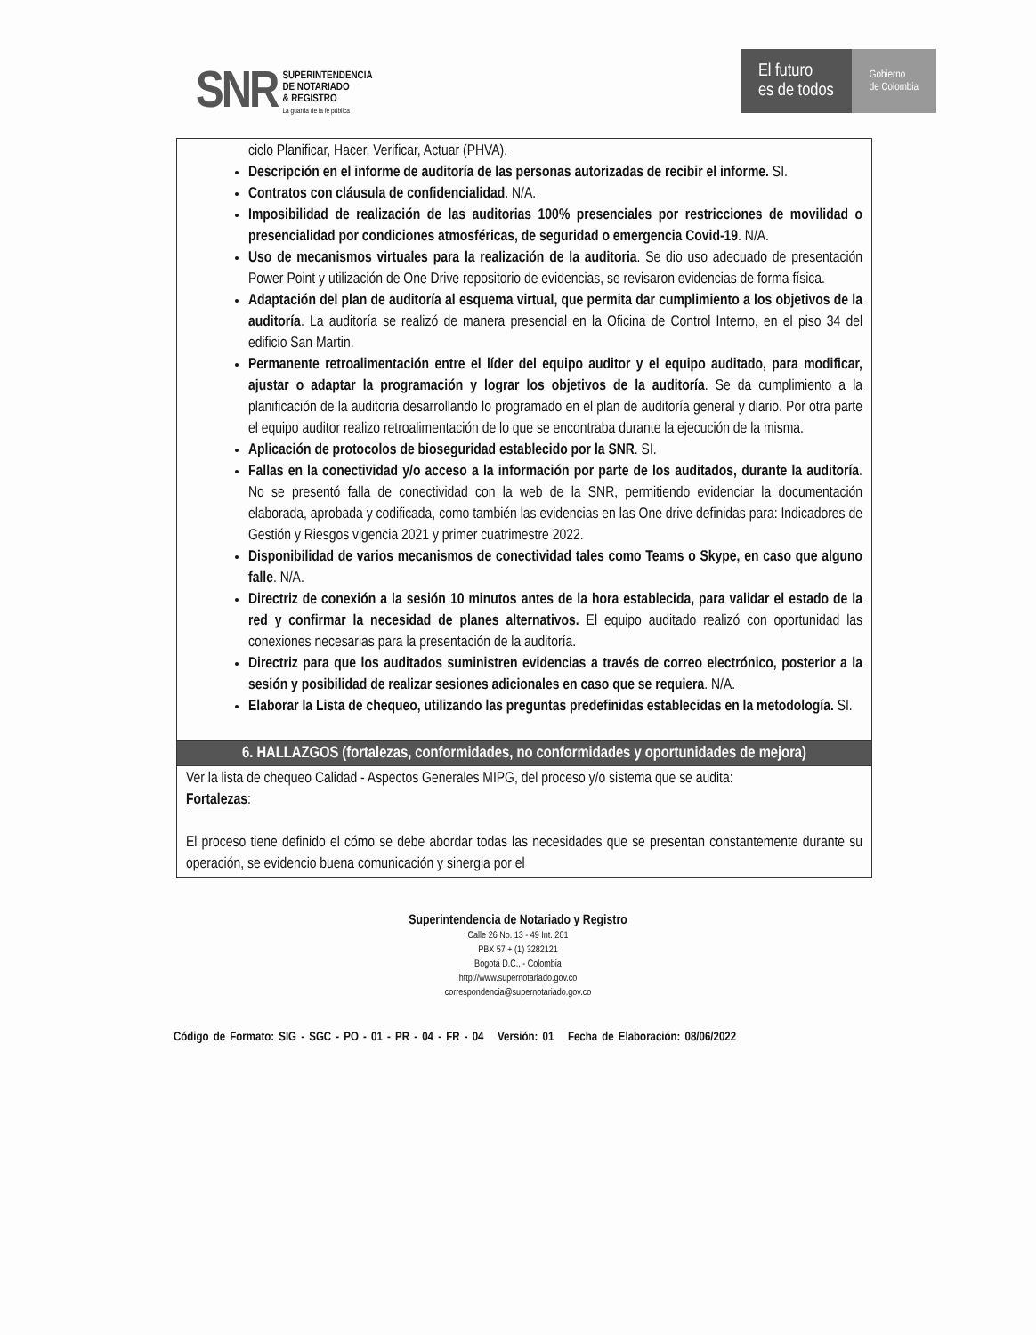SNR
SUPERINTENDENCIA
DE NOTARIADO
& REGISTRO
La guarda de la fe pública
El futuro
es de todos
Gobierno
de Colombia
| ciclo Planificar, Hacer, Verificar, Actuar (PHVA). Descripción en el informe de auditoría de las personas autorizadas de recibir el informe. SI. Contratos con cláusula de confidencialidad . N/A. Imposibilidad de realización de las auditorias 100% presenciales por restricciones de movilidad o presencialidad por condiciones atmosféricas, de seguridad o emergencia Covid-19 . N/A. Uso de mecanismos virtuales para la realización de la auditoria . Se dio uso adecuado de presentación Power Point y utilización de One Drive repositorio de evidencias, se revisaron evidencias de forma física. Adaptación del plan de auditoría al esquema virtual, que permita dar cumplimiento a los objetivos de la auditoría . La auditoría se realizó de manera presencial en la Oficina de Control Interno, en el piso 34 del edificio San Martin. Permanente retroalimentación entre el líder del equipo auditor y el equipo auditado, para modificar, ajustar o adaptar la programación y lograr los objetivos de la auditoría . Se da cumplimiento a la planificación de la auditoria desarrollando lo programado en el plan de auditoría general y diario. Por otra parte el equipo auditor realizo retroalimentación de lo que se encontraba durante la ejecución de la misma. Aplicación de protocolos de bioseguridad establecido por la SNR . SI. Fallas en la conectividad y/o acceso a la información por parte de los auditados, durante la auditoría . No se presentó falla de conectividad con la web de la SNR, permitiendo evidenciar la documentación elaborada, aprobada y codificada, como también las evidencias en las One drive definidas para: Indicadores de Gestión y Riesgos vigencia 2021 y primer cuatrimestre 2022. Disponibilidad de varios mecanismos de conectividad tales como Teams o Skype, en caso que alguno falle . N/A. Directriz de conexión a la sesión 10 minutos antes de la hora establecida, para validar el estado de la red y confirmar la necesidad de planes alternativos. El equipo auditado realizó con oportunidad las conexiones necesarias para la presentación de la auditoría. Directriz para que los auditados suministren evidencias a través de correo electrónico, posterior a la sesión y posibilidad de realizar sesiones adicionales en caso que se requiera . N/A. Elaborar la Lista de chequeo, utilizando las preguntas predefinidas establecidas en la metodología. SI. |
| 6. HALLAZGOS (fortalezas, conformidades, no conformidades y oportunidades de mejora) |
| Ver la lista de chequeo Calidad - Aspectos Generales MIPG, del proceso y/o sistema que se audita: Fortalezas : El proceso tiene definido el cómo se debe abordar todas las necesidades que se presentan constantemente durante su operación, se evidencio buena comunicación y sinergia por el |
Superintendencia de Notariado y Registro
Calle 26 No. 13 - 49 Int. 201
PBX 57 + (1) 3282121
Bogotá D.C., - Colombia
http://www.supernotariado.gov.co
correspondencia@supernotariado.gov.co
Código de Formato: SIG - SGC - PO - 01 - PR - 04 - FR - 04 Versión: 01 Fecha de Elaboración: 08/06/2022